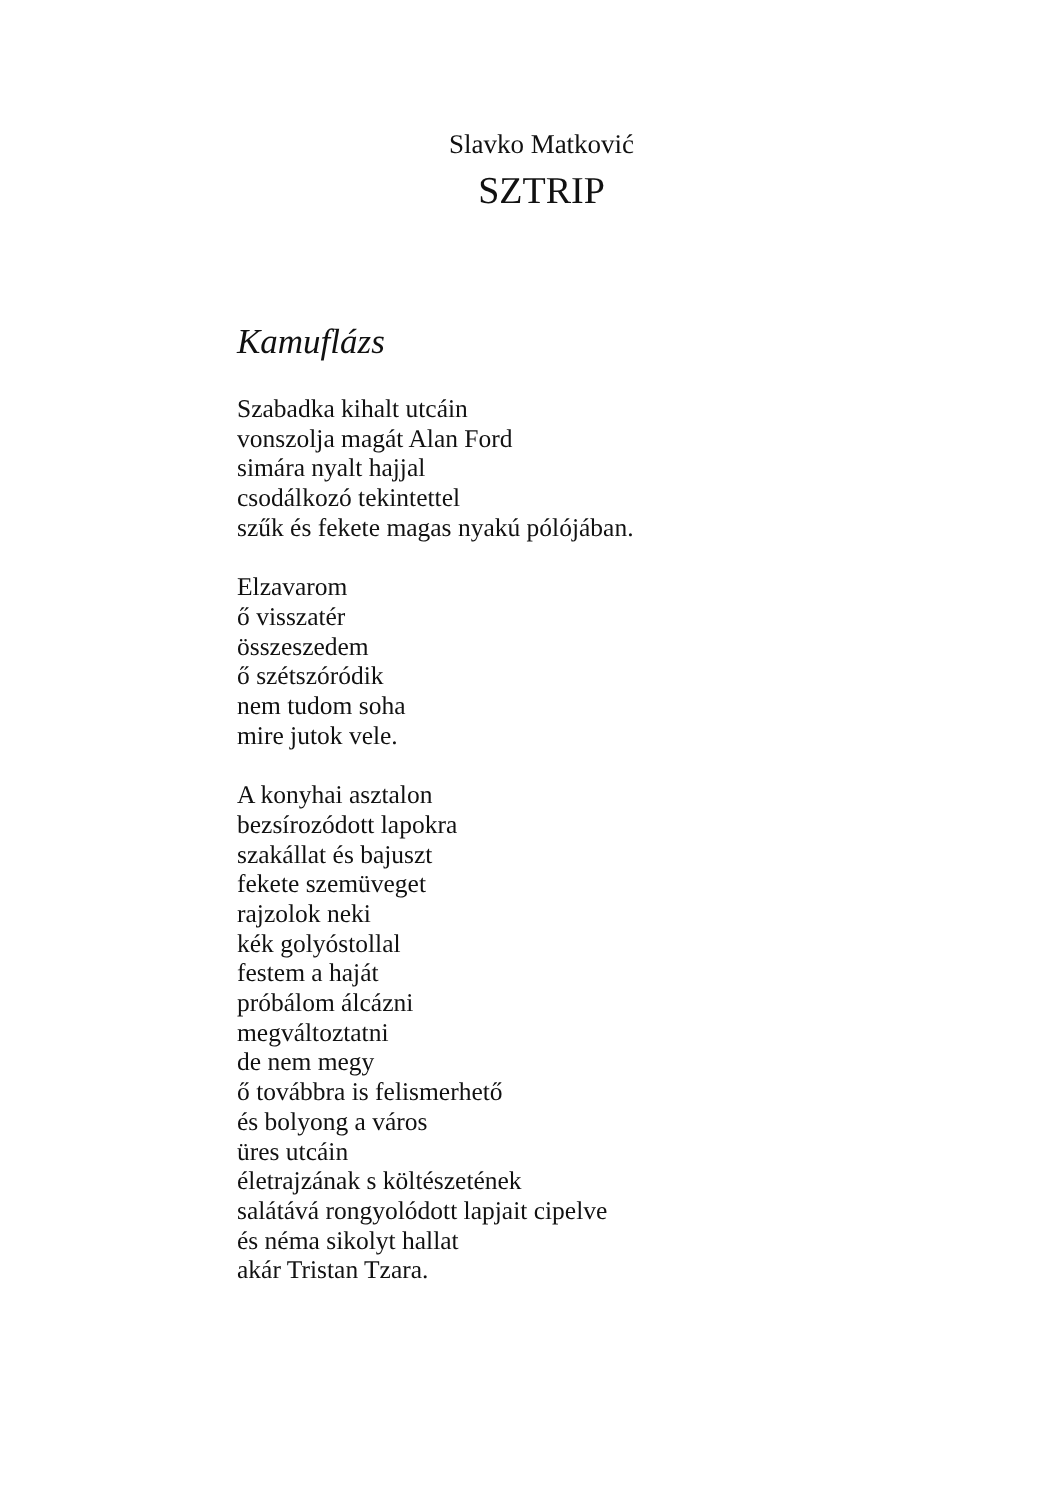Slavko Matković
SZTRIP
Kamuflázs
Szabadka kihalt utcáin
vonszolja magát Alan Ford
simára nyalt hajjal
csodálkozó tekintettel
szűk és fekete magas nyakú pólójában.
Elzavarom
ő visszatér
összeszedem
ő szétszóródik
nem tudom soha
mire jutok vele.
A konyhai asztalon
bezsírozódott lapokra
szakállat és bajuszt
fekete szemüveget
rajzolok neki
kék golyóstollal
festem a haját
próbálom álcázni
megváltoztatni
de nem megy
ő továbbra is felismerhető
és bolyong a város
üres utcáin
életrajzának s költészetének
salátává rongyolódott lapjait cipelve
és néma sikolyt hallat
akár Tristan Tzara.